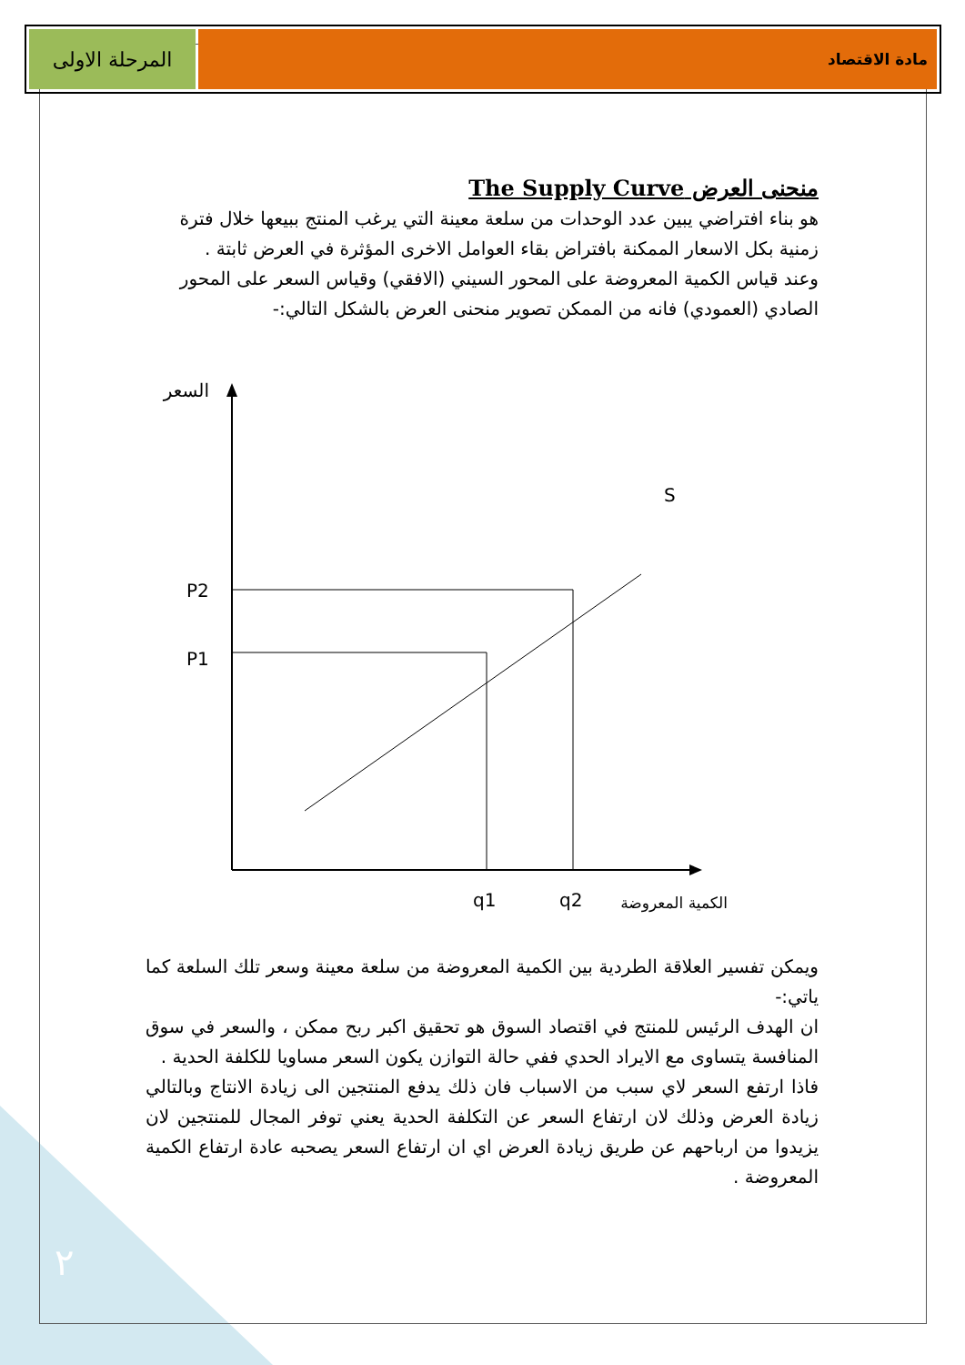المرحلة الاولى
مادة الاقتصاد
منحنى العرض The Supply Curve
هو بناء افتراضي يبين عدد الوحدات من سلعة معينة التي يرغب المنتج ببيعها خلال فترة زمنية بكل الاسعار الممكنة بافتراض بقاء العوامل الاخرى المؤثرة في العرض ثابتة .
وعند قياس الكمية المعروضة على المحور السيني (الافقي) وقياس السعر على المحور الصادي (العمودي) فانه من الممكن تصوير منحنى العرض بالشكل التالي:-
السعر
P2
P1
S
q1
q2
الكمية المعروضة
ويمكن تفسير العلاقة الطردية بين الكمية المعروضة من سلعة معينة وسعر تلك السلعة كما ياتي:-
ان الهدف الرئيس للمنتج في اقتصاد السوق هو تحقيق اكبر ربح ممكن ، والسعر في سوق المنافسة يتساوى مع الايراد الحدي ففي حالة التوازن يكون السعر مساويا للكلفة الحدية .
فاذا ارتفع السعر لاي سبب من الاسباب فان ذلك يدفع المنتجين الى زيادة الانتاج وبالتالي زيادة العرض وذلك لان ارتفاع السعر عن التكلفة الحدية يعني توفر المجال للمنتجين لان يزيدوا من ارباحهم عن طريق زيادة العرض اي ان ارتفاع السعر يصحبه عادة ارتفاع الكمية المعروضة .
٢